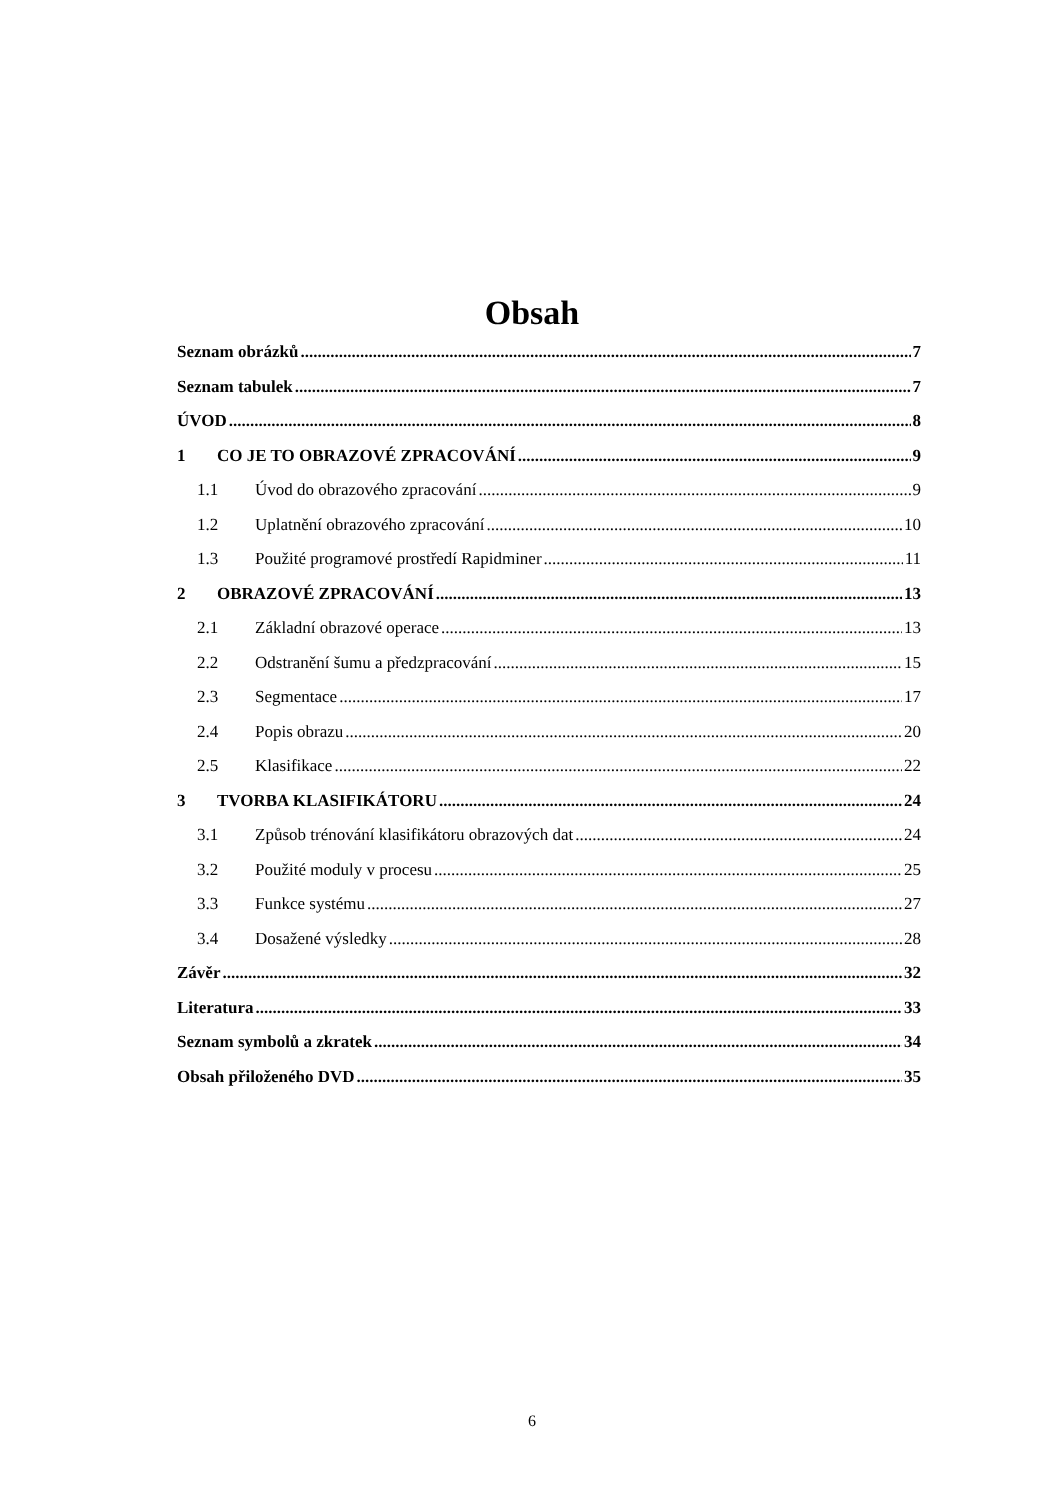Obsah
Seznam obrázků 7
Seznam tabulek 7
ÚVOD 8
1 CO JE TO OBRAZOVÉ ZPRACOVÁNÍ 9
1.1 Úvod do obrazového zpracování 9
1.2 Uplatnění obrazového zpracování 10
1.3 Použité programové prostředí Rapidminer 11
2 OBRAZOVÉ ZPRACOVÁNÍ 13
2.1 Základní obrazové operace 13
2.2 Odstranění šumu a předzpracování 15
2.3 Segmentace 17
2.4 Popis obrazu 20
2.5 Klasifikace 22
3 TVORBA KLASIFIKÁTORU 24
3.1 Způsob trénování klasifikátoru obrazových dat 24
3.2 Použité moduly v procesu 25
3.3 Funkce systému 27
3.4 Dosažené výsledky 28
Závěr 32
Literatura 33
Seznam symbolů a zkratek 34
Obsah přiloženého DVD 35
6